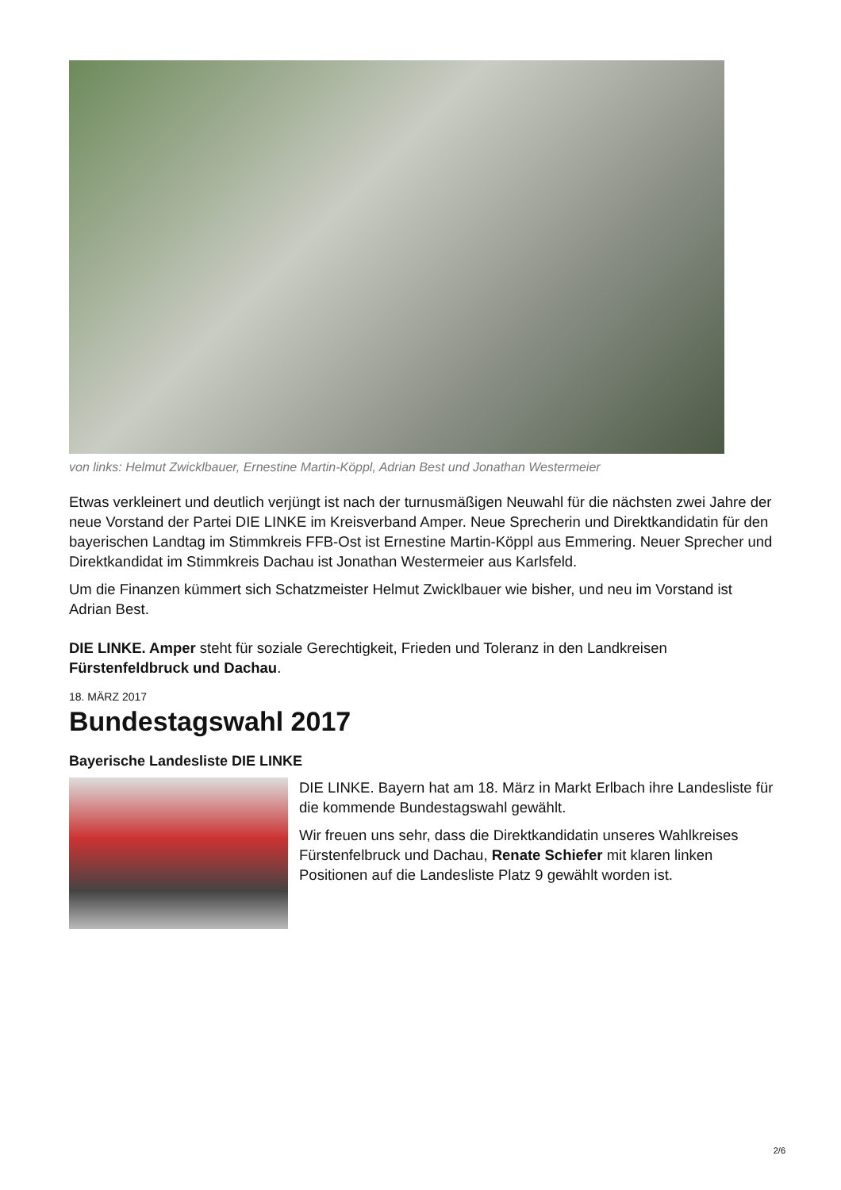von links: Helmut Zwicklbauer, Ernestine Martin-Köppl, Adrian Best und Jonathan Westermeier
Etwas verkleinert und deutlich verjüngt ist nach der turnusmäßigen Neuwahl für die nächsten zwei Jahre der neue Vorstand der Partei DIE LINKE im Kreisverband Amper. Neue Sprecherin und Direktkandidatin für den bayerischen Landtag im Stimmkreis FFB-Ost ist Ernestine Martin-Köppl aus Emmering. Neuer Sprecher und Direktkandidat im Stimmkreis Dachau ist Jonathan Westermeier aus Karlsfeld.
Um die Finanzen kümmert sich Schatzmeister Helmut Zwicklbauer wie bisher, und neu im Vorstand ist Adrian Best.
DIE LINKE. Amper steht für soziale Gerechtigkeit, Frieden und Toleranz in den Landkreisen Fürstenfeldbruck und Dachau.
18. MÄRZ 2017
Bundestagswahl 2017
Bayerische Landesliste DIE LINKE
DIE LINKE. Bayern hat am 18. März in Markt Erlbach ihre Landesliste für die kommende Bundestagswahl gewählt.
Wir freuen uns sehr, dass die Direktkandidatin unseres Wahlkreises Fürstenfelbruck und Dachau, Renate Schiefer mit klaren linken Positionen auf die Landesliste Platz 9 gewählt worden ist.
2/6